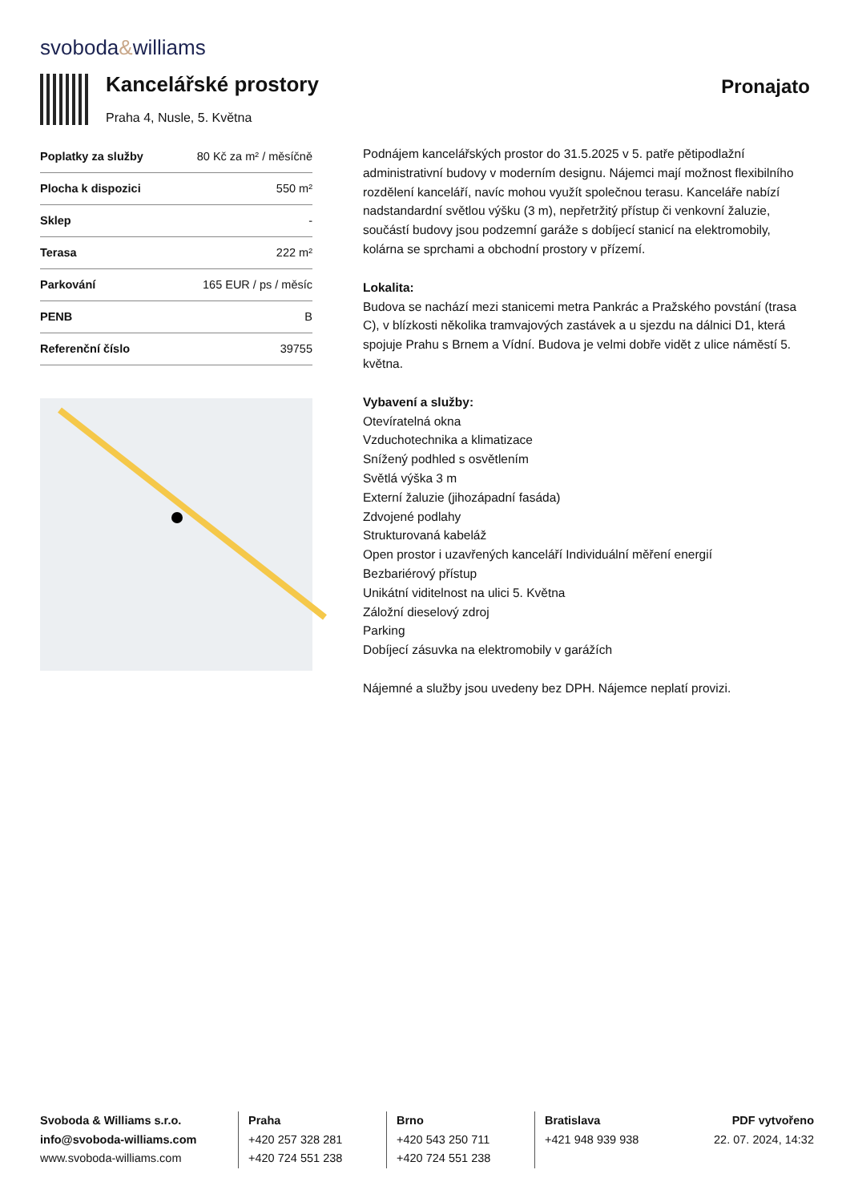svoboda&williams
Kancelářské prostory
Praha 4, Nusle, 5. Května
Pronajato
| Poplatky za služby | 80 Kč za m² / měsíčně |
| Plocha k dispozici | 550 m² |
| Sklep | - |
| Terasa | 222 m² |
| Parkování | 165 EUR / ps / měsíc |
| PENB | B |
| Referenční číslo | 39755 |
Podnájem kancelářských prostor do 31.5.2025 v 5. patře pětipodlažní administrativní budovy v moderním designu. Nájemci mají možnost flexibilního rozdělení kanceláří, navíc mohou využít společnou terasu. Kanceláře nabízí nadstandardní světlou výšku (3 m), nepřetržitý přístup či venkovní žaluzie, součástí budovy jsou podzemní garáže s dobíjecí stanicí na elektromobily, kolárna se sprchami a obchodní prostory v přízemí.
Lokalita:
Budova se nachází mezi stanicemi metra Pankrác a Pražského povstání (trasa C), v blízkosti několika tramvajových zastávek a u sjezdu na dálnici D1, která spojuje Prahu s Brnem a Vídní. Budova je velmi dobře vidět z ulice náměstí 5. května.
Vybavení a služby:
Otevíratelná okna
Vzduchotechnika a klimatizace
Snížený podhled s osvětlením
Světlá výška 3 m
Externí žaluzie (jihozápadní fasáda)
Zdvojené podlahy
Strukturovaná kabeláž
Open prostor i uzavřených kanceláří Individuální měření energií
Bezbariérový přístup
Unikátní viditelnost na ulici 5. Května
Záložní dieselový zdroj
Parking
Dobíjecí zásuvka na elektromobily v garážích
Nájemné a služby jsou uvedeny bez DPH. Nájemce neplatí provizi.
Svoboda & Williams s.r.o.
info@svoboda-williams.com
www.svoboda-williams.com
Praha
+420 257 328 281
+420 724 551 238
Brno
+420 543 250 711
+420 724 551 238
Bratislava
+421 948 939 938
PDF vytvořeno
22. 07. 2024, 14:32